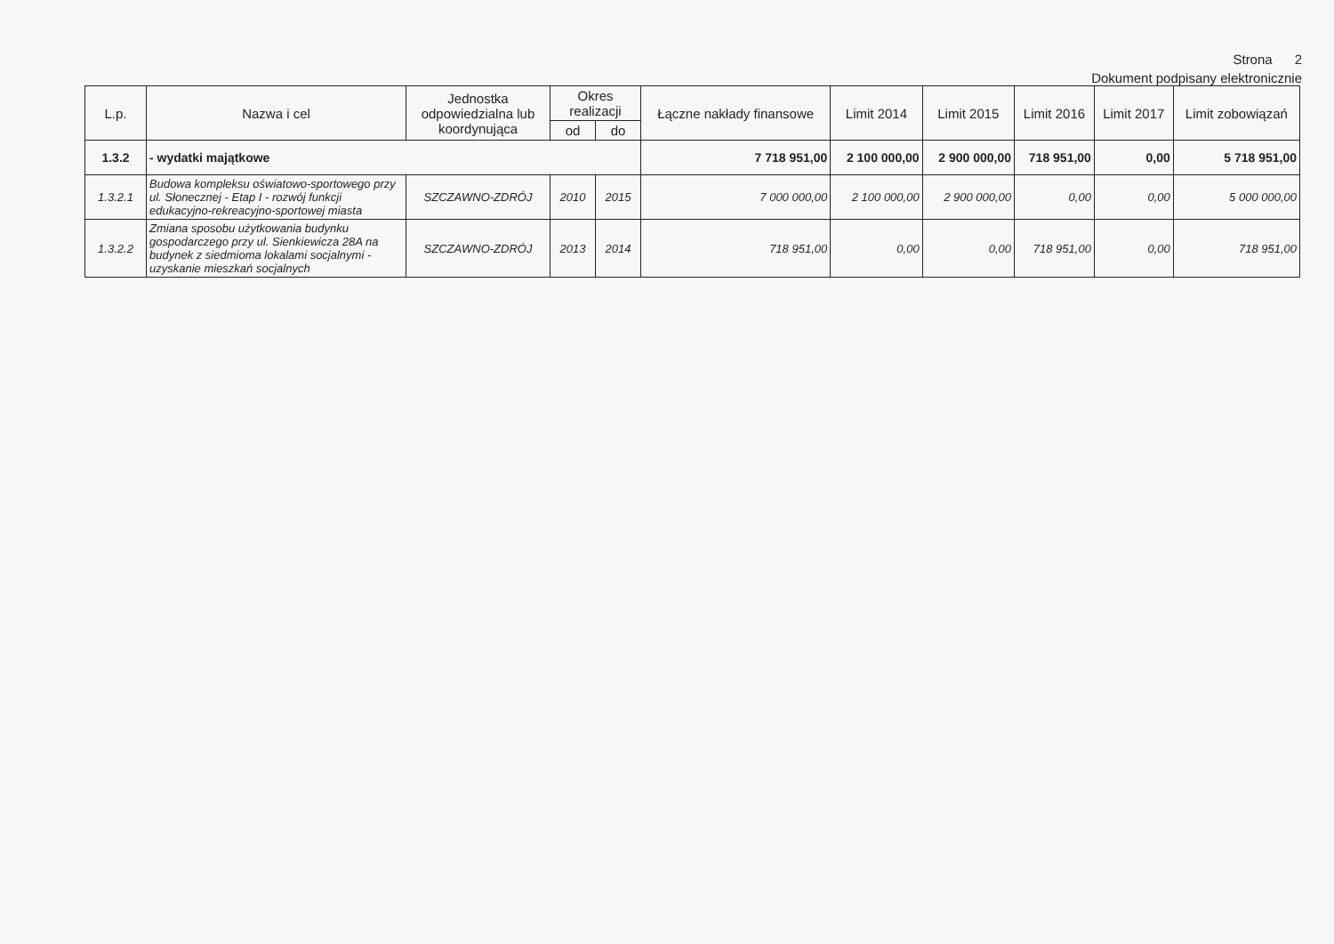Strona 2
Dokument podpisany elektronicznie
| L.p. | Nazwa i cel | Jednostka odpowiedzialna lub koordynująca | Okres realizacji | | Łączne nakłady finansowe | Limit 2014 | Limit 2015 | Limit 2016 | Limit 2017 | Limit zobowiązań |
| --- | --- | --- | --- | --- | --- | --- | --- | --- | --- | --- |
| | | | od | do | | | | | | |
| 1.3.2 | - wydatki majątkowe | | | | 7 718 951,00 | 2 100 000,00 | 2 900 000,00 | 718 951,00 | 0,00 | 5 718 951,00 |
| 1.3.2.1 | Budowa kompleksu oświatowo-sportowego przy ul. Słonecznej - Etap I - rozwój funkcji edukacyjno-rekreacyjno-sportowej miasta | SZCZAWNO-ZDRÓJ | 2010 | 2015 | 7 000 000,00 | 2 100 000,00 | 2 900 000,00 | 0,00 | 0,00 | 5 000 000,00 |
| 1.3.2.2 | Zmiana sposobu użytkowania budynku gospodarczego przy ul. Sienkiewicza 28A na budynek z siedmioma lokalami socjalnymi - uzyskanie mieszkań socjalnych | SZCZAWNO-ZDRÓJ | 2013 | 2014 | 718 951,00 | 0,00 | 0,00 | 718 951,00 | 0,00 | 718 951,00 |